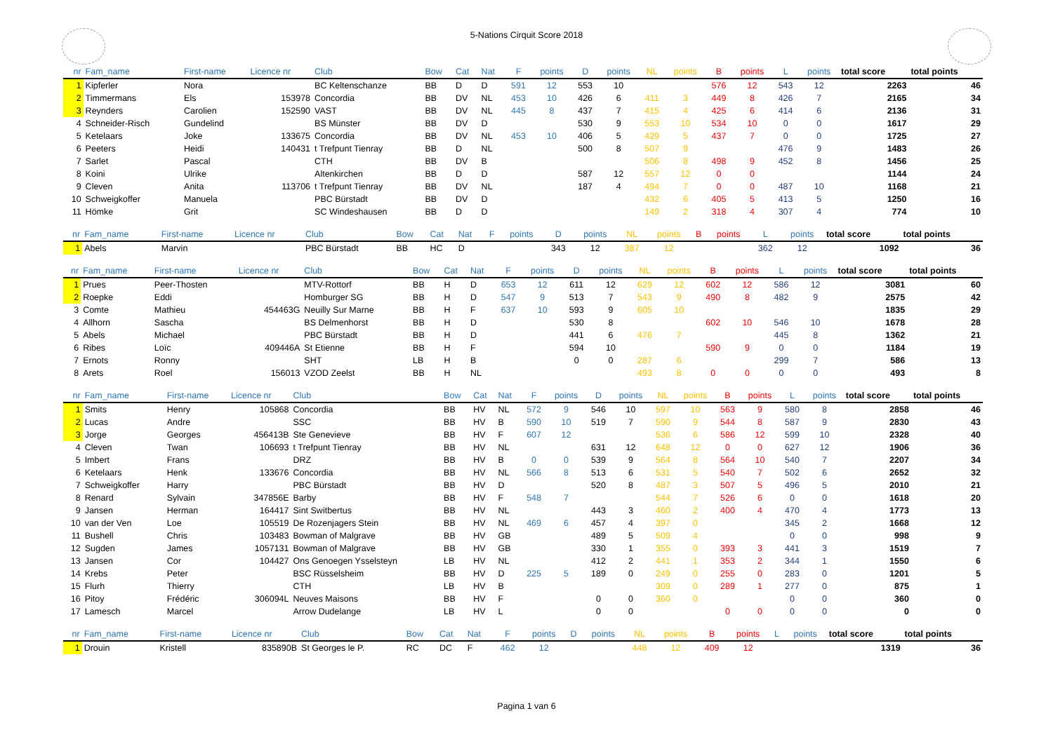5-Nations Cirquit Score 2018
| nr | Fam_name | First-name | Licence nr | Club | Bow | Cat | Nat | F | points | D | points | NL | points | B | points | L | points | total score | total points |
| --- | --- | --- | --- | --- | --- | --- | --- | --- | --- | --- | --- | --- | --- | --- | --- | --- | --- | --- | --- |
| 1 | Kipferler | Nora | | BC Keltenschanze | BB | D | D | 591 | 12 | 553 | 10 | | | 576 | 12 | 543 | 12 | 2263 | 46 |
| 2 | Timmermans | Els | 153978 | Concordia | BB | DV | NL | 453 | 10 | 426 | 6 | 411 | 3 | 449 | 8 | 426 | 7 | 2165 | 34 |
| 3 | Reynders | Carolien | 152590 | VAST | BB | DV | NL | 445 | 8 | 437 | 7 | 415 | 4 | 425 | 6 | 414 | 6 | 2136 | 31 |
| 4 | Schneider-Risch | Gundelind | | BS Münster | BB | DV | D | | | 530 | 9 | 553 | 10 | 534 | 10 | 0 | 0 | 1617 | 29 |
| 5 | Ketelaars | Joke | 133675 | Concordia | BB | DV | NL | 453 | 10 | 406 | 5 | 429 | 5 | 437 | 7 | 0 | 0 | 1725 | 27 |
| 6 | Peeters | Heidi | 140431 | t Trefpunt Tienray | BB | D | NL | | | 500 | 8 | 507 | 9 | | | 476 | 9 | 1483 | 26 |
| 7 | Sarlet | Pascal | | CTH | BB | DV | B | | | | | 506 | 8 | 498 | 9 | 452 | 8 | 1456 | 25 |
| 8 | Koini | Ulrike | | Altenkirchen | BB | D | D | | | 587 | 12 | 557 | 12 | 0 | 0 | | | 1144 | 24 |
| 9 | Cleven | Anita | 113706 | t Trefpunt Tienray | BB | DV | NL | | | 187 | 4 | 494 | 7 | 0 | 0 | 487 | 10 | 1168 | 21 |
| 10 | Schweigkoffer | Manuela | | PBC Bürstadt | BB | DV | D | | | | | 432 | 6 | 405 | 5 | 413 | 5 | 1250 | 16 |
| 11 | Hömke | Grit | | SC Windeshausen | BB | D | D | | | | | 149 | 2 | 318 | 4 | 307 | 4 | 774 | 10 |
| nr | Fam_name | First-name | Licence nr | Club | Bow | Cat | Nat | F | points | D | points | NL | points | B | points | L | points | total score | total points |
| --- | --- | --- | --- | --- | --- | --- | --- | --- | --- | --- | --- | --- | --- | --- | --- | --- | --- | --- | --- |
| 1 | Abels | Marvin | | PBC Bürstadt | BB | HC | D | | | 343 | 12 | 387 | 12 | | | 362 | 12 | 1092 | 36 |
| nr | Fam_name | First-name | Licence nr | Club | Bow | Cat | Nat | F | points | D | points | NL | points | B | points | L | points | total score | total points |
| --- | --- | --- | --- | --- | --- | --- | --- | --- | --- | --- | --- | --- | --- | --- | --- | --- | --- | --- | --- |
| 1 | Prues | Peer-Thosten | | MTV-Rottorf | BB | H | D | 653 | 12 | 611 | 12 | 629 | 12 | 602 | 12 | 586 | 12 | 3081 | 60 |
| 2 | Roepke | Eddi | | Homburger SG | BB | H | D | 547 | 9 | 513 | 7 | 543 | 9 | 490 | 8 | 482 | 9 | 2575 | 42 |
| 3 | Comte | Mathieu | 454463G | Neuilly Sur Marne | BB | H | F | 637 | 10 | 593 | 9 | 605 | 10 | | | | | 1835 | 29 |
| 4 | Allhorn | Sascha | | BS Delmenhorst | BB | H | D | | | 530 | 8 | | | 602 | 10 | 546 | 10 | 1678 | 28 |
| 5 | Abels | Michael | | PBC Bürstadt | BB | H | D | | | 441 | 6 | 476 | 7 | | | 445 | 8 | 1362 | 21 |
| 6 | Ribes | Loïc | 409446A | St Etienne | BB | H | F | | | 594 | 10 | | | 590 | 9 | 0 | 0 | 1184 | 19 |
| 7 | Ernots | Ronny | | SHT | LB | H | B | | | 0 | 0 | 287 | 6 | | | 299 | 7 | 586 | 13 |
| 8 | Arets | Roel | 156013 | VZOD Zeelst | BB | H | NL | | | | | 493 | 8 | 0 | 0 | 0 | 0 | 493 | 8 |
| nr | Fam_name | First-name | Licence nr | Club | Bow | Cat | Nat | F | points | D | points | NL | points | B | points | L | points | total score | total points |
| --- | --- | --- | --- | --- | --- | --- | --- | --- | --- | --- | --- | --- | --- | --- | --- | --- | --- | --- | --- |
| 1 | Smits | Henry | 105868 | Concordia | BB | HV | NL | 572 | 9 | 546 | 10 | 597 | 10 | 563 | 9 | 580 | 8 | 2858 | 46 |
| 2 | Lucas | Andre | | SSC | BB | HV | B | 590 | 10 | 519 | 7 | 590 | 9 | 544 | 8 | 587 | 9 | 2830 | 43 |
| 3 | Jorge | Georges | 456413B | Ste Genevieve | BB | HV | F | 607 | 12 | | | 536 | 6 | 586 | 12 | 599 | 10 | 2328 | 40 |
| 4 | Cleven | Twan | 106693 | t Trefpunt Tienray | BB | HV | NL | | | 631 | 12 | 648 | 12 | 0 | 0 | 627 | 12 | 1906 | 36 |
| 5 | Imbert | Frans | | DRZ | BB | HV | B | 0 | 0 | 539 | 9 | 564 | 8 | 564 | 10 | 540 | 7 | 2207 | 34 |
| 6 | Ketelaars | Henk | 133676 | Concordia | BB | HV | NL | 566 | 8 | 513 | 6 | 531 | 5 | 540 | 7 | 502 | 6 | 2652 | 32 |
| 7 | Schweigkoffer | Harry | | PBC Bürstadt | BB | HV | D | | | 520 | 8 | 487 | 3 | 507 | 5 | 496 | 5 | 2010 | 21 |
| 8 | Renard | Sylvain | 347856E | Barby | BB | HV | F | 548 | 7 | | | 544 | 7 | 526 | 6 | 0 | 0 | 1618 | 20 |
| 9 | Jansen | Herman | 164417 | Sint Switbertus | BB | HV | NL | | | 443 | 3 | 460 | 2 | 400 | 4 | 470 | 4 | 1773 | 13 |
| 10 | van der Ven | Loe | 105519 | De Rozenjagers Stein | BB | HV | NL | 469 | 6 | 457 | 4 | 397 | 0 | | | 345 | 2 | 1668 | 12 |
| 11 | Bushell | Chris | 103483 | Bowman of Malgrave | BB | HV | GB | | | 489 | 5 | 509 | 4 | | | 0 | 0 | 998 | 9 |
| 12 | Sugden | James | 1057131 | Bowman of Malgrave | BB | HV | GB | | | 330 | 1 | 355 | 0 | 393 | 3 | 441 | 3 | 1519 | 7 |
| 13 | Jansen | Cor | 104427 | Ons Genoegen Ysselsteyn | LB | HV | NL | | | 412 | 2 | 441 | 1 | 353 | 2 | 344 | 1 | 1550 | 6 |
| 14 | Krebs | Peter | | BSC Rüsselsheim | BB | HV | D | 225 | 5 | 189 | 0 | 249 | 0 | 255 | 0 | 283 | 0 | 1201 | 5 |
| 15 | Flurh | Thierry | | CTH | LB | HV | B | | | | | 309 | 0 | 289 | 1 | 277 | 0 | 875 | 1 |
| 16 | Pitoy | Frédéric | 306094L | Neuves Maisons | BB | HV | F | | | 0 | 0 | 360 | 0 | | | 0 | 0 | 360 | 0 |
| 17 | Lamesch | Marcel | | Arrow Dudelange | LB | HV | L | | | 0 | 0 | | | 0 | 0 | 0 | 0 | 0 | 0 |
| nr | Fam_name | First-name | Licence nr | Club | Bow | Cat | Nat | F | points | D | points | NL | points | B | points | L | points | total score | total points |
| --- | --- | --- | --- | --- | --- | --- | --- | --- | --- | --- | --- | --- | --- | --- | --- | --- | --- | --- | --- |
| 1 | Drouin | Kristell | 835890B | St Georges le P. | RC | DC | F | 462 | 12 | | | 448 | 12 | 409 | 12 | | | 1319 | 36 |
Pagina 1 van 6